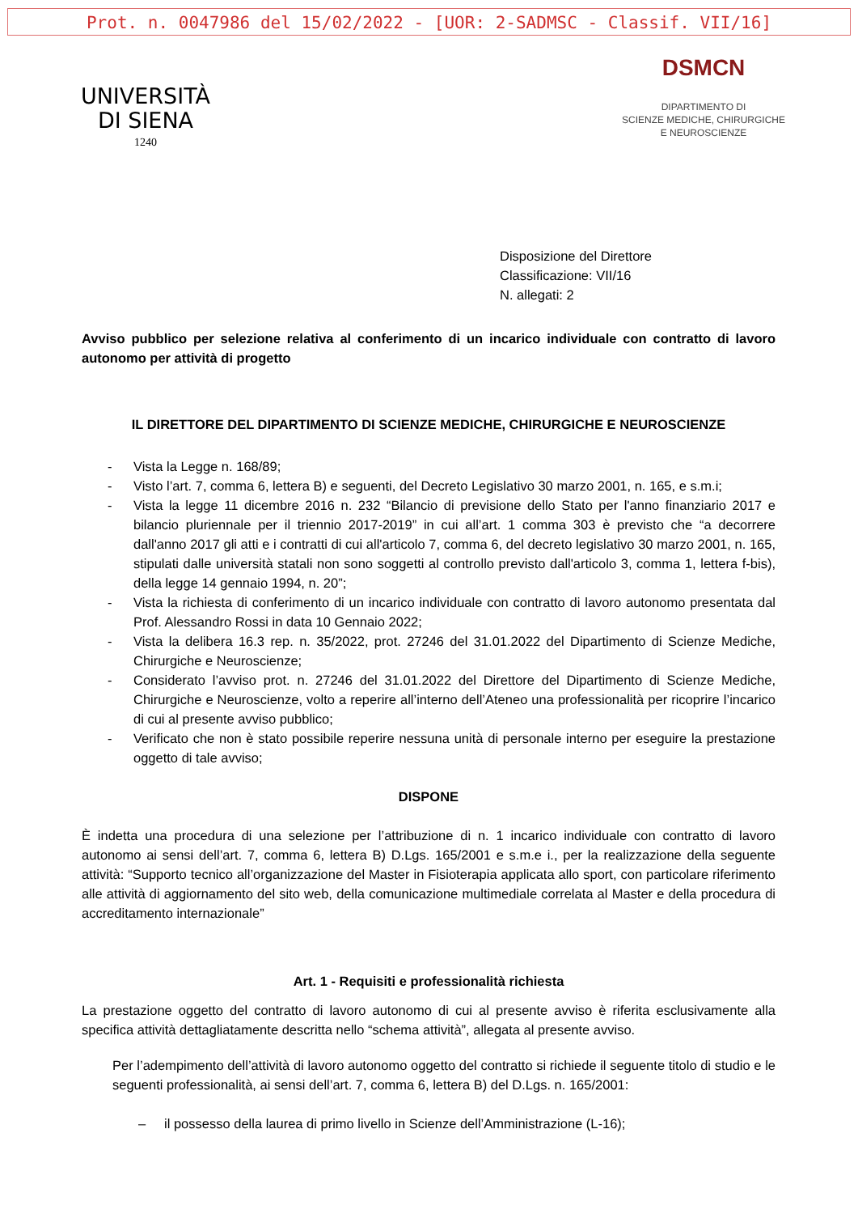Prot. n. 0047986 del 15/02/2022 - [UOR: 2-SADMSC - Classif. VII/16]
UNIVERSITÀ
DI SIENA
1240
DSMCN
DIPARTIMENTO DI
SCIENZE MEDICHE, CHIRURGICHE
E NEUROSCIENZE
Disposizione del Direttore
Classificazione: VII/16
N. allegati: 2
Avviso pubblico per selezione relativa al conferimento di un incarico individuale con contratto di lavoro autonomo per attività di progetto
IL DIRETTORE DEL DIPARTIMENTO DI SCIENZE MEDICHE, CHIRURGICHE E NEUROSCIENZE
- Vista la Legge n. 168/89;
- Visto l’art. 7, comma 6, lettera B) e seguenti, del Decreto Legislativo 30 marzo 2001, n. 165, e s.m.i;
- Vista la legge 11 dicembre 2016 n. 232 “Bilancio di previsione dello Stato per l'anno finanziario 2017 e bilancio pluriennale per il triennio 2017-2019” in cui all’art. 1 comma 303 è previsto che “a decorrere dall'anno 2017 gli atti e i contratti di cui all'articolo 7, comma 6, del decreto legislativo 30 marzo 2001, n. 165, stipulati dalle università statali non sono soggetti al controllo previsto dall'articolo 3, comma 1, lettera f-bis), della legge 14 gennaio 1994, n. 20”;
- Vista la richiesta di conferimento di un incarico individuale con contratto di lavoro autonomo presentata dal Prof. Alessandro Rossi in data 10 Gennaio 2022;
- Vista la delibera 16.3 rep. n. 35/2022, prot. 27246 del 31.01.2022 del Dipartimento di Scienze Mediche, Chirurgiche e Neuroscienze;
- Considerato l’avviso prot. n. 27246 del 31.01.2022 del Direttore del Dipartimento di Scienze Mediche, Chirurgiche e Neuroscienze, volto a reperire all’interno dell’Ateneo una professionalità per ricoprire l’incarico di cui al presente avviso pubblico;
- Verificato che non è stato possibile reperire nessuna unità di personale interno per eseguire la prestazione oggetto di tale avviso;
DISPONE
È indetta una procedura di una selezione per l’attribuzione di n. 1 incarico individuale con contratto di lavoro autonomo ai sensi dell’art. 7, comma 6, lettera B) D.Lgs. 165/2001 e s.m.e i., per la realizzazione della seguente attività: “Supporto tecnico all’organizzazione del Master in Fisioterapia applicata allo sport, con particolare riferimento alle attività di aggiornamento del sito web, della comunicazione multimediale correlata al Master e della procedura di accreditamento internazionale”
Art. 1 - Requisiti e professionalità richiesta
La prestazione oggetto del contratto di lavoro autonomo di cui al presente avviso è riferita esclusivamente alla specifica attività dettagliatamente descritta nello “schema attività”, allegata al presente avviso.
Per l’adempimento dell’attività di lavoro autonomo oggetto del contratto si richiede il seguente titolo di studio e le seguenti professionalità, ai sensi dell’art. 7, comma 6, lettera B) del D.Lgs. n. 165/2001:
– il possesso della laurea di primo livello in Scienze dell’Amministrazione (L-16);